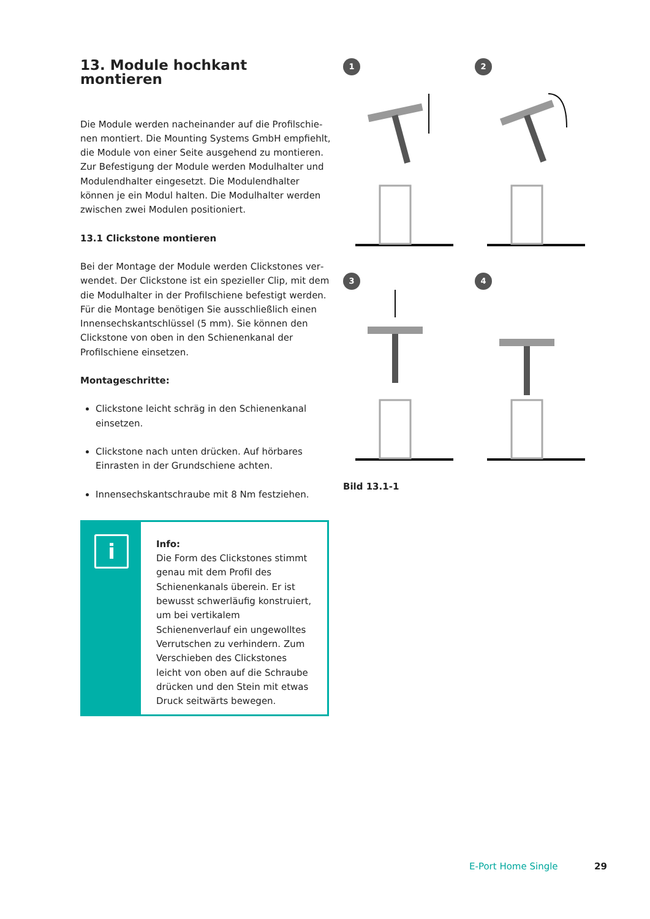13. Module hochkant montieren
Die Module werden nacheinander auf die Profilschie­nen montiert. Die Mounting Systems GmbH empfiehlt, die Module von einer Seite ausgehend zu montie­ren. Zur Befestigung der Module werden Modulhalter und Modulendhalter eingesetzt. Die Modulendhalter können je ein Modul halten. Die Modulhalter werden zwischen zwei Modulen positioniert.
13.1 Clickstone montieren
Bei der Montage der Module werden Clickstones ver­wendet. Der Clickstone ist ein spezieller Clip, mit dem die Modulhalter in der Profilschiene befestigt werden. Für die Montage benötigen Sie ausschließlich einen Innensechskantschlüssel (5 mm). Sie können den Click­stone von oben in den Schienenkanal der Profilschiene einsetzen.
Montageschritte:
Clickstone leicht schräg in den Schienenkanal einsetzen.
Clickstone nach unten drücken. Auf hörbares Einrasten in der Grundschiene achten.
Innensechskantschraube mit 8 Nm festziehen.
i
Info:
Die Form des Clickstones stimmt genau mit dem Profil des Schienenkanals überein. Er ist bewusst schwerläufig konstruiert, um bei vertikalem Schienenverlauf ein ungewolltes Verrutschen zu verhindern. Zum Verschieben des Clickstones leicht von oben auf die Schraube drücken und den Stein mit etwas Druck seitwärts bewegen.
1
2
3
4
Bild 13.1-1
E-Port Home Single 29